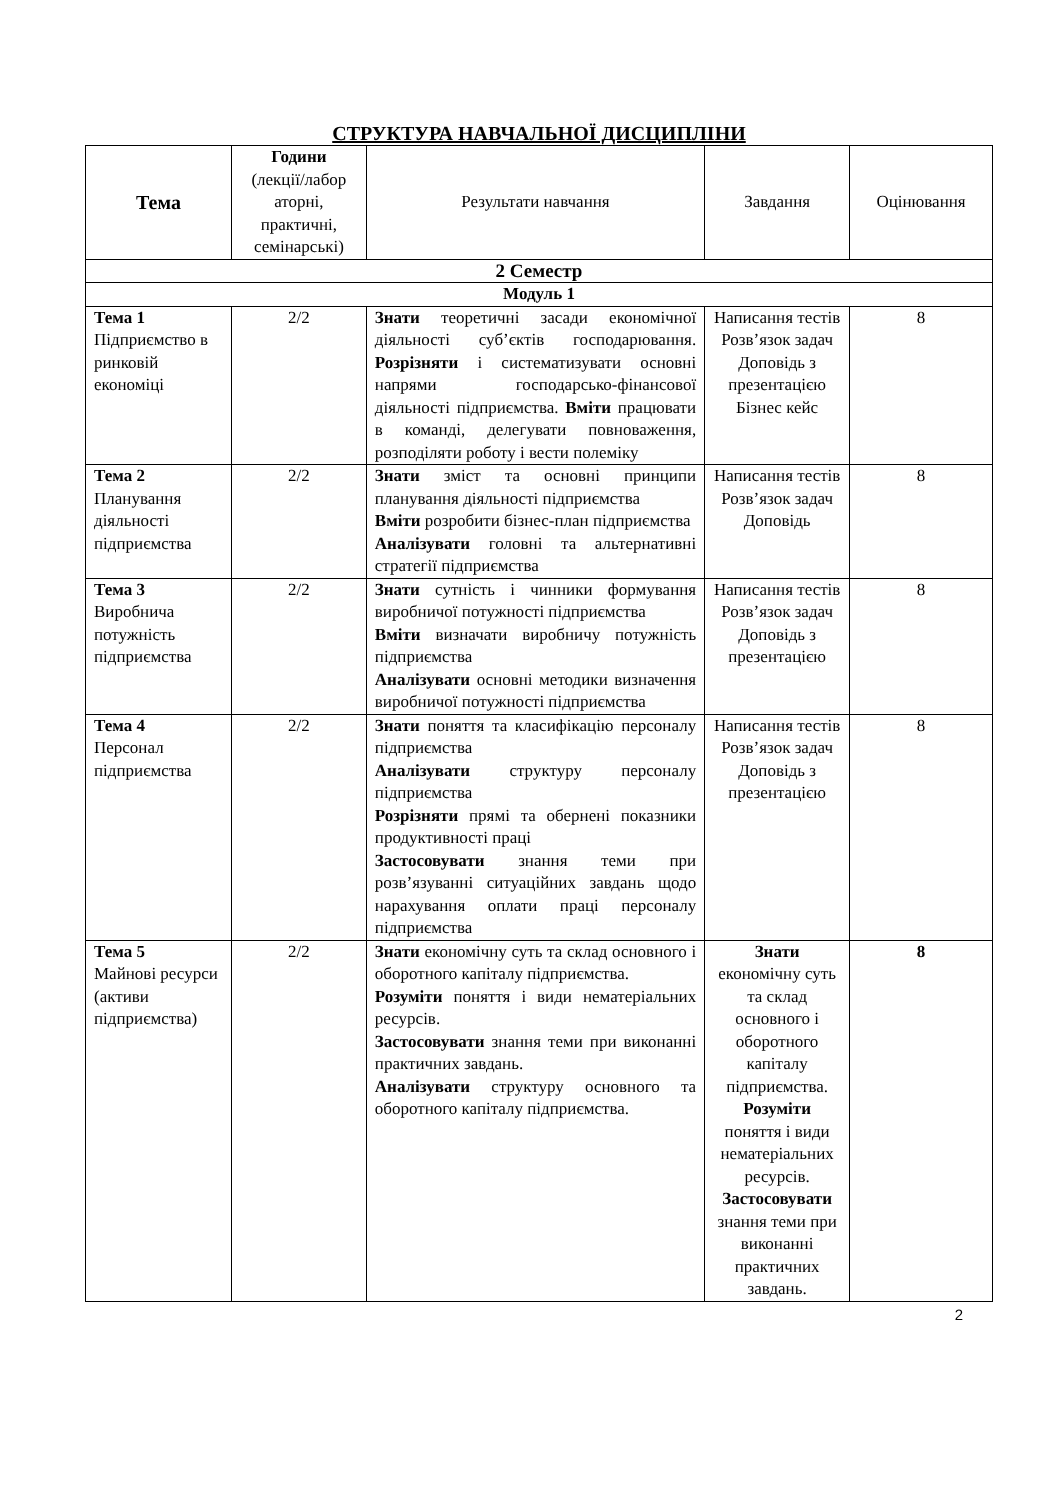СТРУКТУРА НАВЧАЛЬНОЇ ДИСЦИПЛІНИ
| Тема | Години (лекції/лабор аторні, практичні, семінарські) | Результати навчання | Завдання | Оцінювання |
| --- | --- | --- | --- | --- |
| 2 Семестр | | | | |
| Модуль 1 | | | | |
| Тема 1 Підприємство в ринковій економіці | 2/2 | Знати теоретичні засади економічної діяльності суб’єктів господарювання. Розрізняти і систематизувати основні напрями господарсько-фінансової діяльності підприємства. Вміти працювати в команді, делегувати повноваження, розподіляти роботу і вести полеміку | Написання тестів Розв’язок задач Доповідь з презентацією Бізнес кейс | 8 |
| Тема 2 Планування діяльності підприємства | 2/2 | Знати зміст та основні принципи планування діяльності підприємства Вміти розробити бізнес-план підприємства Аналізувати головні та альтернативні стратегії підприємства | Написання тестів Розв’язок задач Доповідь | 8 |
| Тема 3 Виробнича потужність підприємства | 2/2 | Знати сутність і чинники формування виробничої потужності підприємства Вміти визначати виробничу потужність підприємства Аналізувати основні методики визначення виробничої потужності підприємства | Написання тестів Розв’язок задач Доповідь з презентацією | 8 |
| Тема 4 Персонал підприємства | 2/2 | Знати поняття та класифікацію персоналу підприємства Аналізувати структуру персоналу підприємства Розрізняти прямі та обернені показники продуктивності праці Застосовувати знання теми при розв’язуванні ситуаційних завдань щодо нарахування оплати праці персоналу підприємства | Написання тестів Розв’язок задач Доповідь з презентацією | 8 |
| Тема 5 Майнові ресурси (активи підприємства) | 2/2 | Знати економічну суть та склад основного і оборотного капіталу підприємства. Розуміти поняття і види нематеріальних ресурсів. Застосовувати знання теми при виконанні практичних завдань. Аналізувати структуру основного та оборотного капіталу підприємства. | Знати економічну суть та склад основного і оборотного капіталу підприємства. Розуміти поняття і види нематеріальних ресурсів. Застосовувати знання теми при виконанні практичних завдань. | 8 |
2